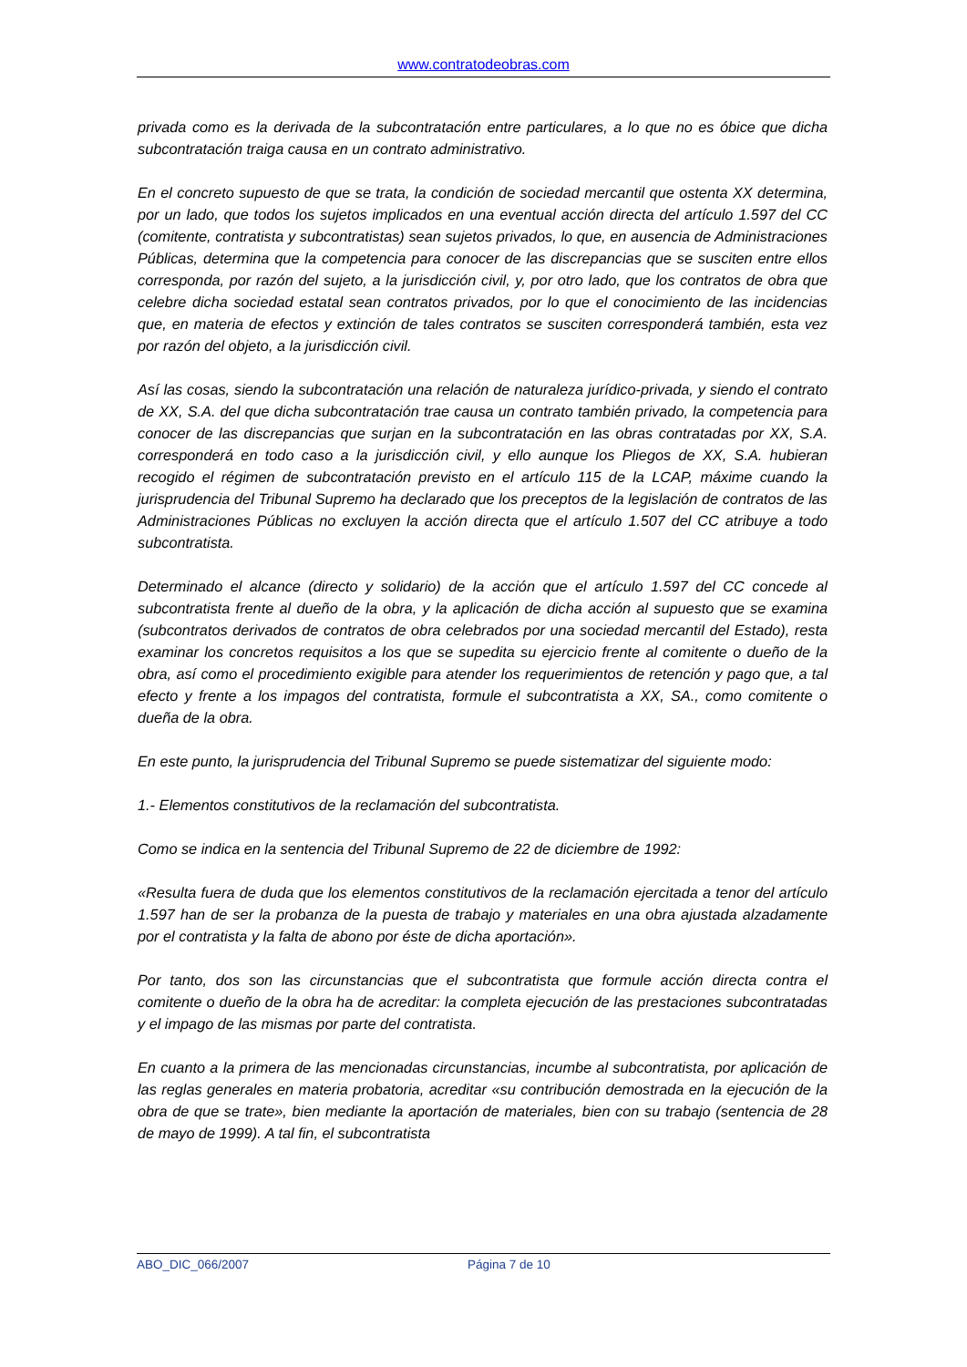www.contratodeobras.com
privada como es la derivada de la subcontratación entre particulares, a lo que no es óbice que dicha subcontratación traiga causa en un contrato administrativo.
En el concreto supuesto de que se trata, la condición de sociedad mercantil que ostenta XX determina, por un lado, que todos los sujetos implicados en una eventual acción directa del artículo 1.597 del CC (comitente, contratista y subcontratistas) sean sujetos privados, lo que, en ausencia de Administraciones Públicas, determina que la competencia para conocer de las discrepancias que se susciten entre ellos corresponda, por razón del sujeto, a la jurisdicción civil, y, por otro lado, que los contratos de obra que celebre dicha sociedad estatal sean contratos privados, por lo que el conocimiento de las incidencias que, en materia de efectos y extinción de tales contratos se susciten corresponderá también, esta vez por razón del objeto, a la jurisdicción civil.
Así las cosas, siendo la subcontratación una relación de naturaleza jurídico-privada, y siendo el contrato de XX, S.A. del que dicha subcontratación trae causa un contrato también privado, la competencia para conocer de las discrepancias que surjan en la subcontratación en las obras contratadas por XX, S.A. corresponderá en todo caso a la jurisdicción civil, y ello aunque los Pliegos de XX, S.A. hubieran recogido el régimen de subcontratación previsto en el artículo 115 de la LCAP, máxime cuando la jurisprudencia del Tribunal Supremo ha declarado que los preceptos de la legislación de contratos de las Administraciones Públicas no excluyen la acción directa que el artículo 1.507 del CC atribuye a todo subcontratista.
Determinado el alcance (directo y solidario) de la acción que el artículo 1.597 del CC concede al subcontratista frente al dueño de la obra, y la aplicación de dicha acción al supuesto que se examina (subcontratos derivados de contratos de obra celebrados por una sociedad mercantil del Estado), resta examinar los concretos requisitos a los que se supedita su ejercicio frente al comitente o dueño de la obra, así como el procedimiento exigible para atender los requerimientos de retención y pago que, a tal efecto y frente a los impagos del contratista, formule el subcontratista a XX, SA., como comitente o dueña de la obra.
En este punto, la jurisprudencia del Tribunal Supremo se puede sistematizar del siguiente modo:
1.- Elementos constitutivos de la reclamación del subcontratista.
Como se indica en la sentencia del Tribunal Supremo de 22 de diciembre de 1992:
«Resulta fuera de duda que los elementos constitutivos de la reclamación ejercitada a tenor del artículo 1.597 han de ser la probanza de la puesta de trabajo y materiales en una obra ajustada alzadamente por el contratista y la falta de abono por éste de dicha aportación».
Por tanto, dos son las circunstancias que el subcontratista que formule acción directa contra el comitente o dueño de la obra ha de acreditar: la completa ejecución de las prestaciones subcontratadas y el impago de las mismas por parte del contratista.
En cuanto a la primera de las mencionadas circunstancias, incumbe al subcontratista, por aplicación de las reglas generales en materia probatoria, acreditar «su contribución demostrada en la ejecución de la obra de que se trate», bien mediante la aportación de materiales, bien con su trabajo (sentencia de 28 de mayo de 1999). A tal fin, el subcontratista
ABO_DIC_066/2007 Página 7 de 10